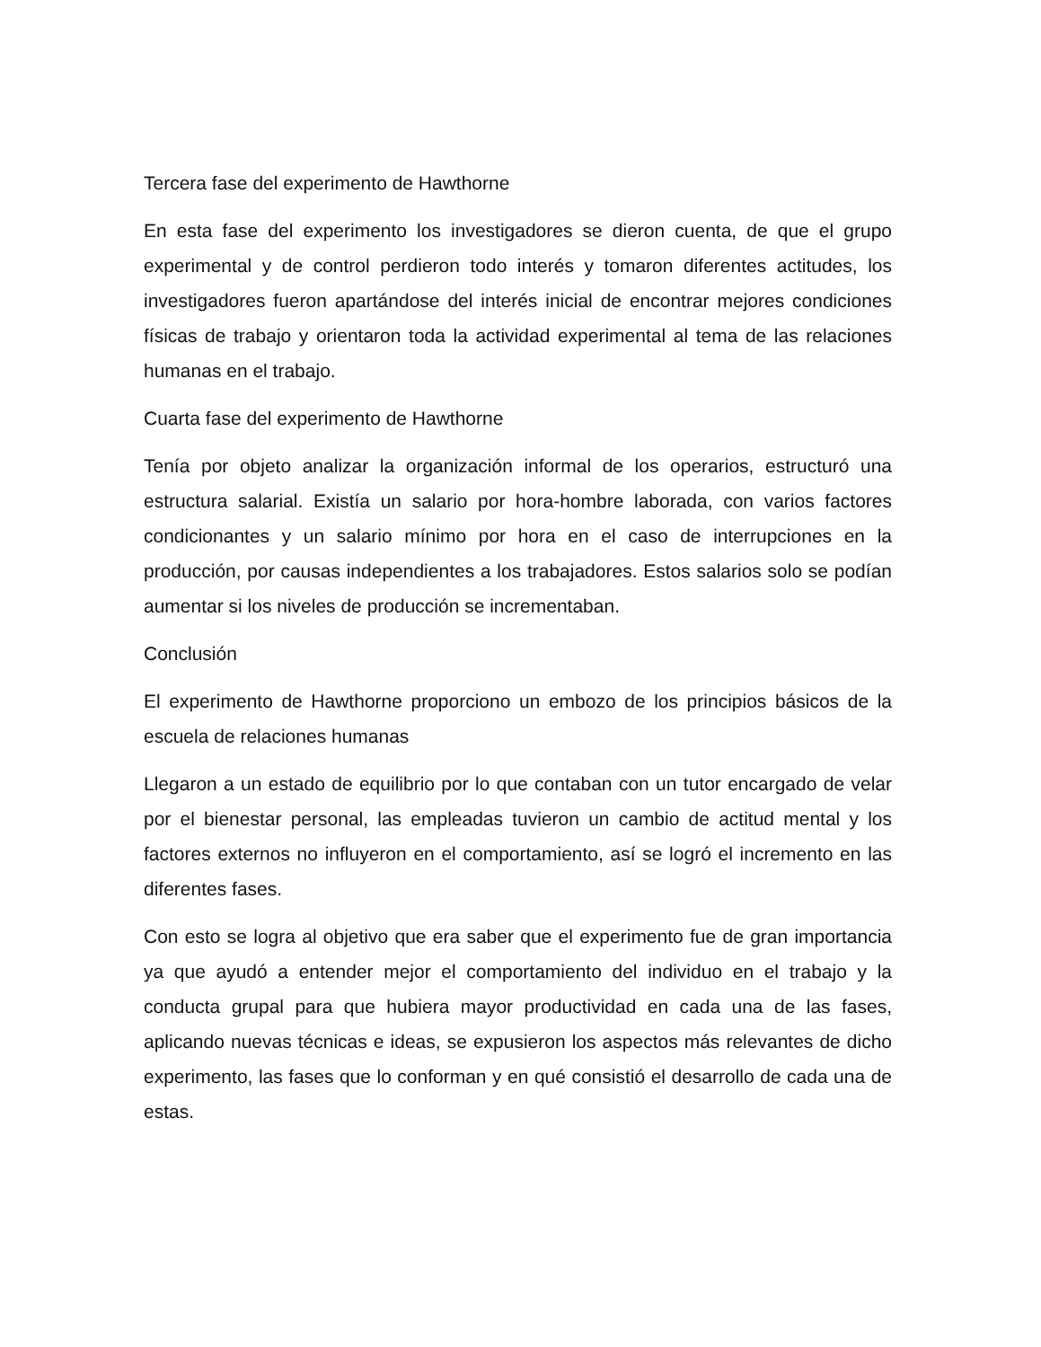Tercera fase del experimento de Hawthorne
En esta fase del experimento los investigadores se dieron cuenta, de que el grupo experimental y de control perdieron todo interés y tomaron diferentes actitudes, los investigadores fueron apartándose del interés inicial de encontrar mejores condiciones físicas de trabajo y orientaron toda la actividad experimental al tema de las relaciones humanas en el trabajo.
Cuarta fase del experimento de Hawthorne
Tenía por objeto analizar la organización informal de los operarios, estructuró una estructura salarial. Existía un salario por hora-hombre laborada, con varios factores condicionantes y un salario mínimo por hora en el caso de interrupciones en la producción, por causas independientes a los trabajadores. Estos salarios solo se podían aumentar si los niveles de producción se incrementaban.
Conclusión
El experimento de Hawthorne proporciono un embozo de los principios básicos de la escuela de relaciones humanas
Llegaron a un estado de equilibrio por lo que contaban con un tutor encargado de velar por el bienestar personal, las empleadas tuvieron un cambio de actitud mental y los factores externos no influyeron en el comportamiento, así se logró el incremento en las diferentes fases.
Con esto se logra al objetivo que era saber que el experimento fue de gran importancia ya que ayudó a entender mejor el comportamiento del individuo en el trabajo y la conducta grupal para que hubiera mayor productividad en cada una de las fases, aplicando nuevas técnicas e ideas, se expusieron los aspectos más relevantes de dicho experimento, las fases que lo conforman y en qué consistió el desarrollo de cada una de estas.